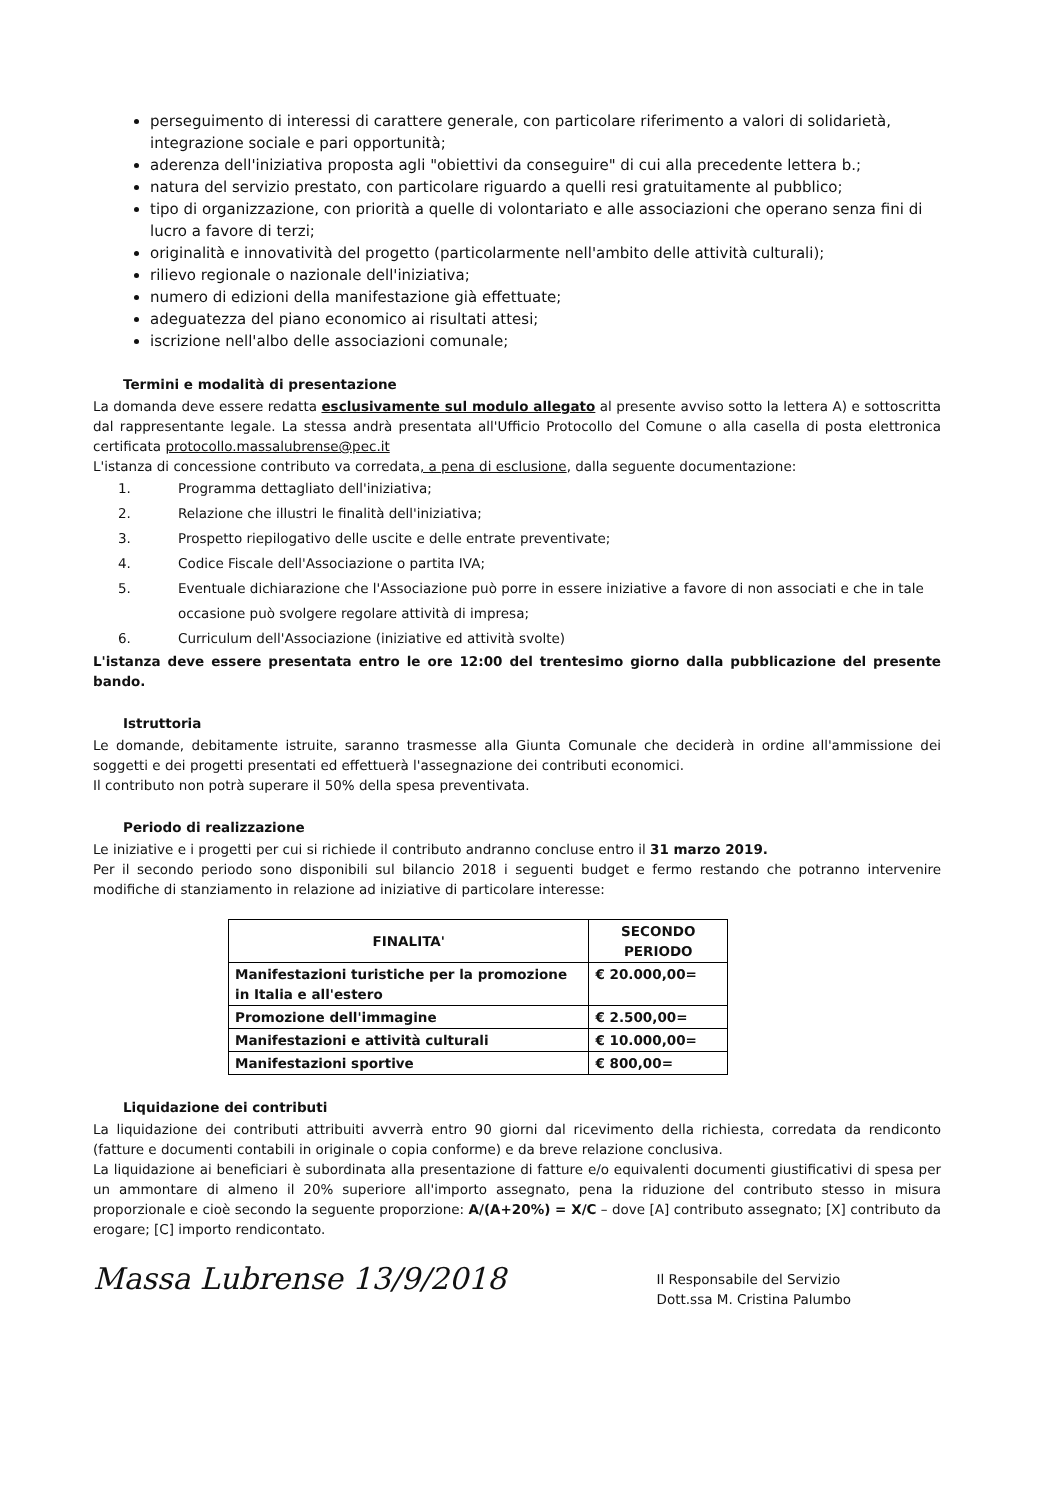perseguimento di interessi di carattere generale, con particolare riferimento a valori di solidarietà, integrazione sociale e pari opportunità;
aderenza dell'iniziativa proposta agli "obiettivi da conseguire" di cui alla precedente lettera b.;
natura del servizio prestato, con particolare riguardo a quelli resi gratuitamente al pubblico;
tipo di organizzazione, con priorità a quelle di volontariato e alle associazioni che operano senza fini di lucro a favore di terzi;
originalità e innovatività del progetto (particolarmente nell'ambito delle attività culturali);
rilievo regionale o nazionale dell'iniziativa;
numero di edizioni della manifestazione già effettuate;
adeguatezza del piano economico ai risultati attesi;
iscrizione nell'albo delle associazioni comunale;
Termini e modalità di presentazione
La domanda deve essere redatta esclusivamente sul modulo allegato al presente avviso sotto la lettera A) e sottoscritta dal rappresentante legale. La stessa andrà presentata all'Ufficio Protocollo del Comune o alla casella di posta elettronica certificata protocollo.massalubrense@pec.it
L'istanza di concessione contributo va corredata, a pena di esclusione, dalla seguente documentazione:
1. Programma dettagliato dell'iniziativa;
2. Relazione che illustri le finalità dell'iniziativa;
3. Prospetto riepilogativo delle uscite e delle entrate preventivate;
4. Codice Fiscale dell'Associazione o partita IVA;
5. Eventuale dichiarazione che l'Associazione può porre in essere iniziative a favore di non associati e che in tale
occasione può svolgere regolare attività di impresa;
6. Curriculum dell'Associazione (iniziative ed attività svolte)
L'istanza deve essere presentata entro le ore 12:00 del trentesimo giorno dalla pubblicazione del presente bando.
Istruttoria
Le domande, debitamente istruite, saranno trasmesse alla Giunta Comunale che deciderà in ordine all'ammissione dei soggetti e dei progetti presentati ed effettuerà l'assegnazione dei contributi economici.
Il contributo non potrà superare il 50% della spesa preventivata.
Periodo di realizzazione
Le iniziative e i progetti per cui si richiede il contributo andranno concluse entro il 31 marzo 2019.
Per il secondo periodo sono disponibili sul bilancio 2018 i seguenti budget e fermo restando che potranno intervenire modifiche di stanziamento in relazione ad iniziative di particolare interesse:
| FINALITA' | SECONDO PERIODO |
| --- | --- |
| Manifestazioni turistiche per la promozione in Italia e all'estero | € 20.000,00= |
| Promozione dell'immagine | € 2.500,00= |
| Manifestazioni e attività culturali | € 10.000,00= |
| Manifestazioni sportive | € 800,00= |
Liquidazione dei contributi
La liquidazione dei contributi attribuiti avverrà entro 90 giorni dal ricevimento della richiesta, corredata da rendiconto (fatture e documenti contabili in originale o copia conforme) e da breve relazione conclusiva.
La liquidazione ai beneficiari è subordinata alla presentazione di fatture e/o equivalenti documenti giustificativi di spesa per un ammontare di almeno il 20% superiore all'importo assegnato, pena la riduzione del contributo stesso in misura proporzionale e cioè secondo la seguente proporzione: A/(A+20%) = X/C – dove [A] contributo assegnato; [X] contributo da erogare; [C] importo rendicontato.
Massa Lubrense 13/9/2018
Il Responsabile del Servizio
Dott.ssa M. Cristina Palumbo